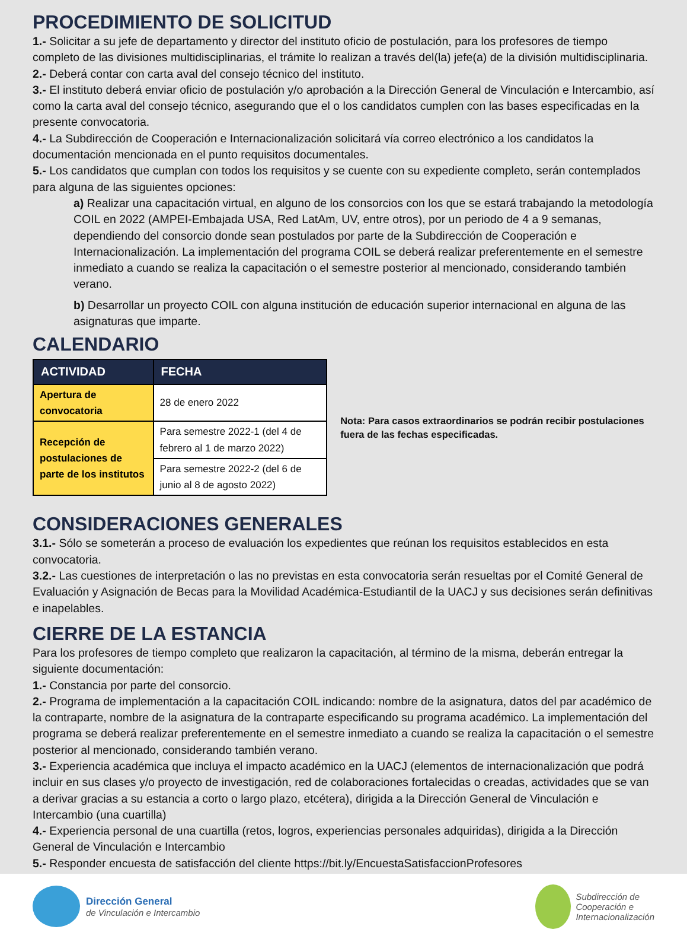PROCEDIMIENTO DE SOLICITUD
1.- Solicitar a su jefe de departamento y director del instituto oficio de postulación, para los profesores de tiempo completo de las divisiones multidisciplinarias, el trámite lo realizan a través del(la) jefe(a) de la división multidisciplinaria.
2.- Deberá contar con carta aval del consejo técnico del instituto.
3.- El instituto deberá enviar oficio de postulación y/o aprobación a la Dirección General de Vinculación e Intercambio, así como la carta aval del consejo técnico, asegurando que el o los candidatos cumplen con las bases especificadas en la presente convocatoria.
4.- La Subdirección de Cooperación e Internacionalización solicitará vía correo electrónico a los candidatos la documentación mencionada en el punto requisitos documentales.
5.- Los candidatos que cumplan con todos los requisitos y se cuente con su expediente completo, serán contemplados para alguna de las siguientes opciones:
a) Realizar una capacitación virtual, en alguno de los consorcios con los que se estará trabajando la metodología COIL en 2022 (AMPEI-Embajada USA, Red LatAm, UV, entre otros), por un periodo de 4 a 9 semanas, dependiendo del consorcio donde sean postulados por parte de la Subdirección de Cooperación e Internacionalización. La implementación del programa COIL se deberá realizar preferentemente en el semestre inmediato a cuando se realiza la capacitación o el semestre posterior al mencionado, considerando también verano.
b) Desarrollar un proyecto COIL con alguna institución de educación superior internacional en alguna de las asignaturas que imparte.
CALENDARIO
| ACTIVIDAD | FECHA |
| --- | --- |
| Apertura de convocatoria | 28 de enero 2022 |
| Recepción de postulaciones de parte de los institutos | Para semestre 2022-1 (del 4 de febrero al 1 de marzo 2022) |
| | Para semestre 2022-2 (del 6 de junio al 8 de agosto 2022) |
Nota: Para casos extraordinarios se podrán recibir postulaciones fuera de las fechas especificadas.
CONSIDERACIONES GENERALES
3.1.- Sólo se someterán a proceso de evaluación los expedientes que reúnan los requisitos establecidos en esta convocatoria.
3.2.- Las cuestiones de interpretación o las no previstas en esta convocatoria serán resueltas por el Comité General de Evaluación y Asignación de Becas para la Movilidad Académica-Estudiantil de la UACJ y sus decisiones serán definitivas e inapelables.
CIERRE DE LA ESTANCIA
Para los profesores de tiempo completo que realizaron la capacitación, al término de la misma, deberán entregar la siguiente documentación:
1.- Constancia por parte del consorcio.
2.- Programa de implementación a la capacitación COIL indicando: nombre de la asignatura, datos del par académico de la contraparte, nombre de la asignatura de la contraparte especificando su programa académico. La implementación del programa se deberá realizar preferentemente en el semestre inmediato a cuando se realiza la capacitación o el semestre posterior al mencionado, considerando también verano.
3.- Experiencia académica que incluya el impacto académico en la UACJ (elementos de internacionalización que podrá incluir en sus clases y/o proyecto de investigación, red de colaboraciones fortalecidas o creadas, actividades que se van a derivar gracias a su estancia a corto o largo plazo, etcétera), dirigida a la Dirección General de Vinculación e Intercambio (una cuartilla)
4.- Experiencia personal de una cuartilla (retos, logros, experiencias personales adquiridas), dirigida a la Dirección General de Vinculación e Intercambio
5.- Responder encuesta de satisfacción del cliente https://bit.ly/EncuestaSatisfaccionProfesores
Dirección General
de Vinculación e Intercambio
Subdirección de
Cooperación e
Internacionalización